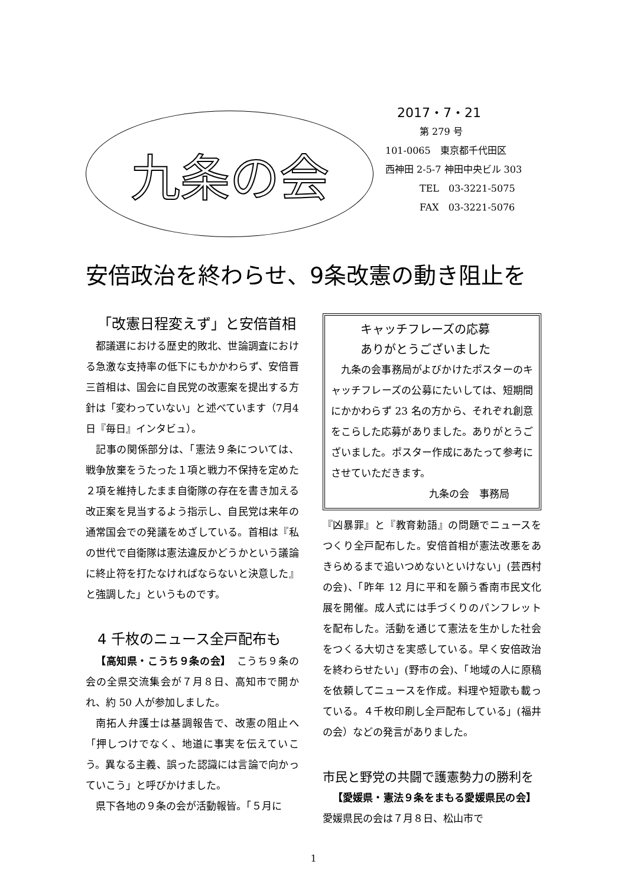九条の会
2017・7・21
第 279 号
101-0065　東京都千代田区
西神田 2-5-7 神田中央ビル 303
TEL　03-3221-5075
FAX　03-3221-5076
安倍政治を終わらせ、9条改憲の動き阻止を
「改憲日程変えず」と安倍首相
都議選における歴史的敗北、世論調査における急激な支持率の低下にもかかわらず、安倍晋三首相は、国会に自民党の改憲案を提出する方針は「変わっていない」と述べています（7月4日『毎日』インタビュ）。
記事の関係部分は、「憲法９条については、戦争放棄をうたった１項と戦力不保持を定めた２項を維持したまま自衛隊の存在を書き加える改正案を見当するよう指示し、自民党は来年の通常国会での発議をめざしている。首相は『私の世代で自衛隊は憲法違反かどうかという議論に終止符を打たなければならないと決意した』と強調した」というものです。
4 千枚のニュース全戸配布も
【高知県・こうち９条の会】　こうち９条の会の全県交流集会が７月８日、高知市で開かれ、約 50 人が参加しました。
南拓人弁護士は基調報告で、改憲の阻止へ「押しつけでなく、地道に事実を伝えていこう。異なる主義、誤った認識には言論で向かっていこう」と呼びかけました。
県下各地の９条の会が活動報皆。「５月に
キャッチフレーズの応募
ありがとうございました
九条の会事務局がよびかけたポスターのキャッチフレーズの公募にたいしては、短期間にかかわらず 23 名の方から、それぞれ創意をこらした応募がありました。ありがとうございました。ポスター作成にあたって参考にさせていただきます。
九条の会　事務局
『凶暴罪』と『教育勅語』の問題でニュースをつくり全戸配布した。安倍首相が憲法改悪をあきらめるまで追いつめないといけない」(芸西村の会)、「昨年 12 月に平和を願う香南市民文化展を開催。成人式には手づくりのパンフレットを配布した。活動を通じて憲法を生かした社会をつくる大切さを実感している。早く安倍政治を終わらせたい」(野市の会)、「地域の人に原稿を依頼してニュースを作成。料理や短歌も載っている。４千枚印刷し全戸配布している」(福井の会）などの発言がありました。
市民と野党の共闘で護憲勢力の勝利を
【愛媛県・憲法９条をまもる愛媛県民の会】　愛媛県民の会は７月８日、松山市で
1